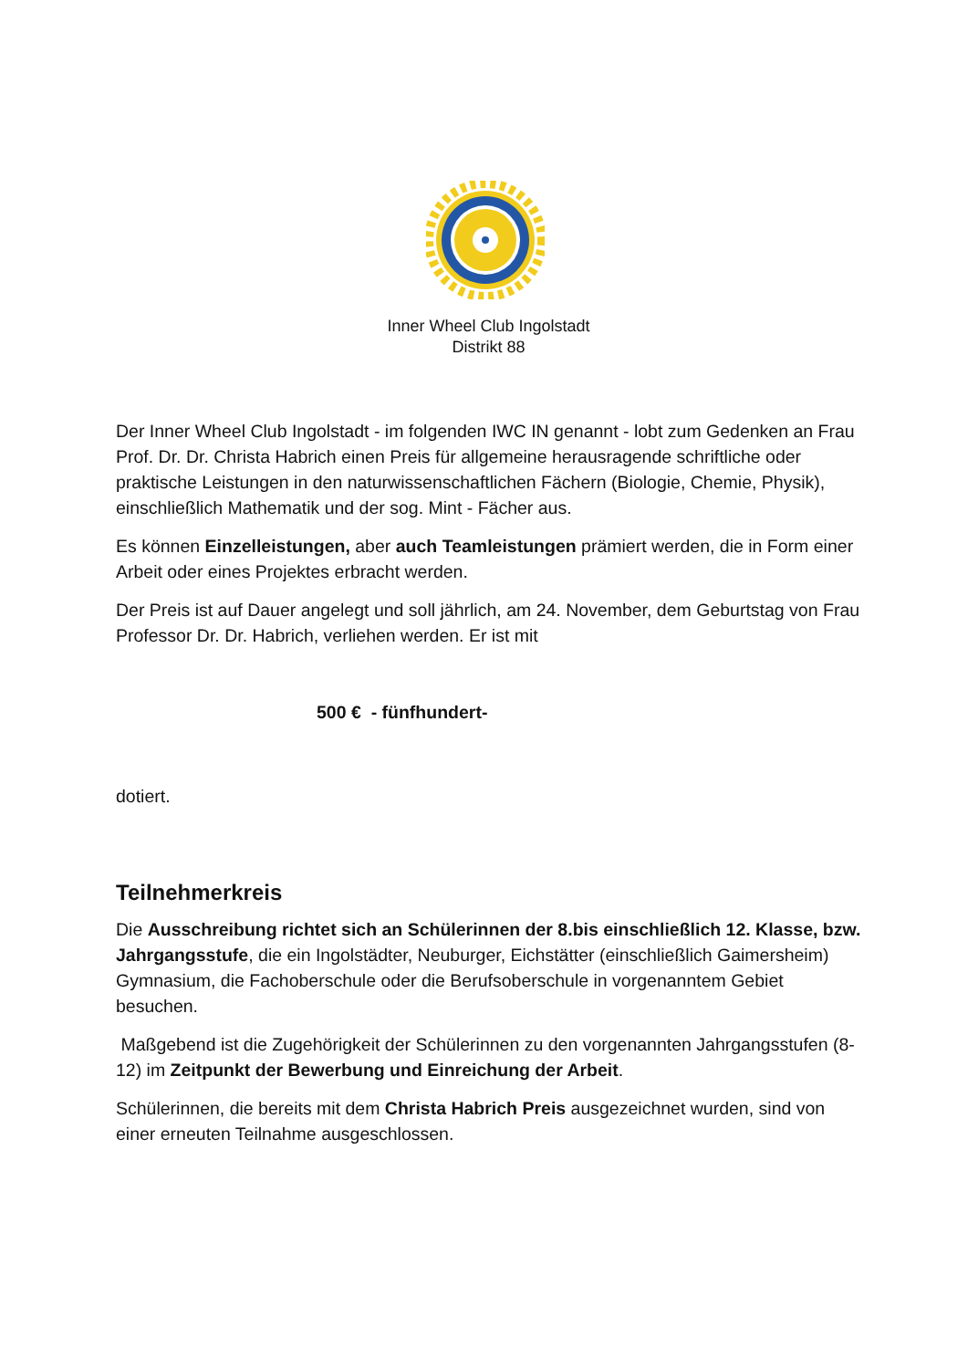Inner Wheel Club Ingolstadt
Distrikt 88
Der Inner Wheel Club Ingolstadt - im folgenden IWC IN genannt - lobt zum Gedenken an Frau Prof. Dr. Dr. Christa Habrich einen Preis für allgemeine herausragende schriftliche oder praktische Leistungen in den naturwissenschaftlichen Fächern (Biologie, Chemie, Physik), einschließlich Mathematik und der sog. Mint - Fächer aus.
Es können Einzelleistungen, aber auch Teamleistungen prämiert werden, die in Form einer Arbeit oder eines Projektes erbracht werden.
Der Preis ist auf Dauer angelegt und soll jährlich, am 24. November, dem Geburtstag von Frau Professor Dr. Dr. Habrich, verliehen werden. Er ist mit
500 € - fünfhundert-
dotiert.
Teilnehmerkreis
Die Ausschreibung richtet sich an Schülerinnen der 8.bis einschließlich 12. Klasse, bzw. Jahrgangsstufe, die ein Ingolstädter, Neuburger, Eichstätter (einschließlich Gaimersheim) Gymnasium, die Fachoberschule oder die Berufsoberschule in vorgenanntem Gebiet besuchen.
Maßgebend ist die Zugehörigkeit der Schülerinnen zu den vorgenannten Jahrgangsstufen (8-12) im Zeitpunkt der Bewerbung und Einreichung der Arbeit.
Schülerinnen, die bereits mit dem Christa Habrich Preis ausgezeichnet wurden, sind von einer erneuten Teilnahme ausgeschlossen.